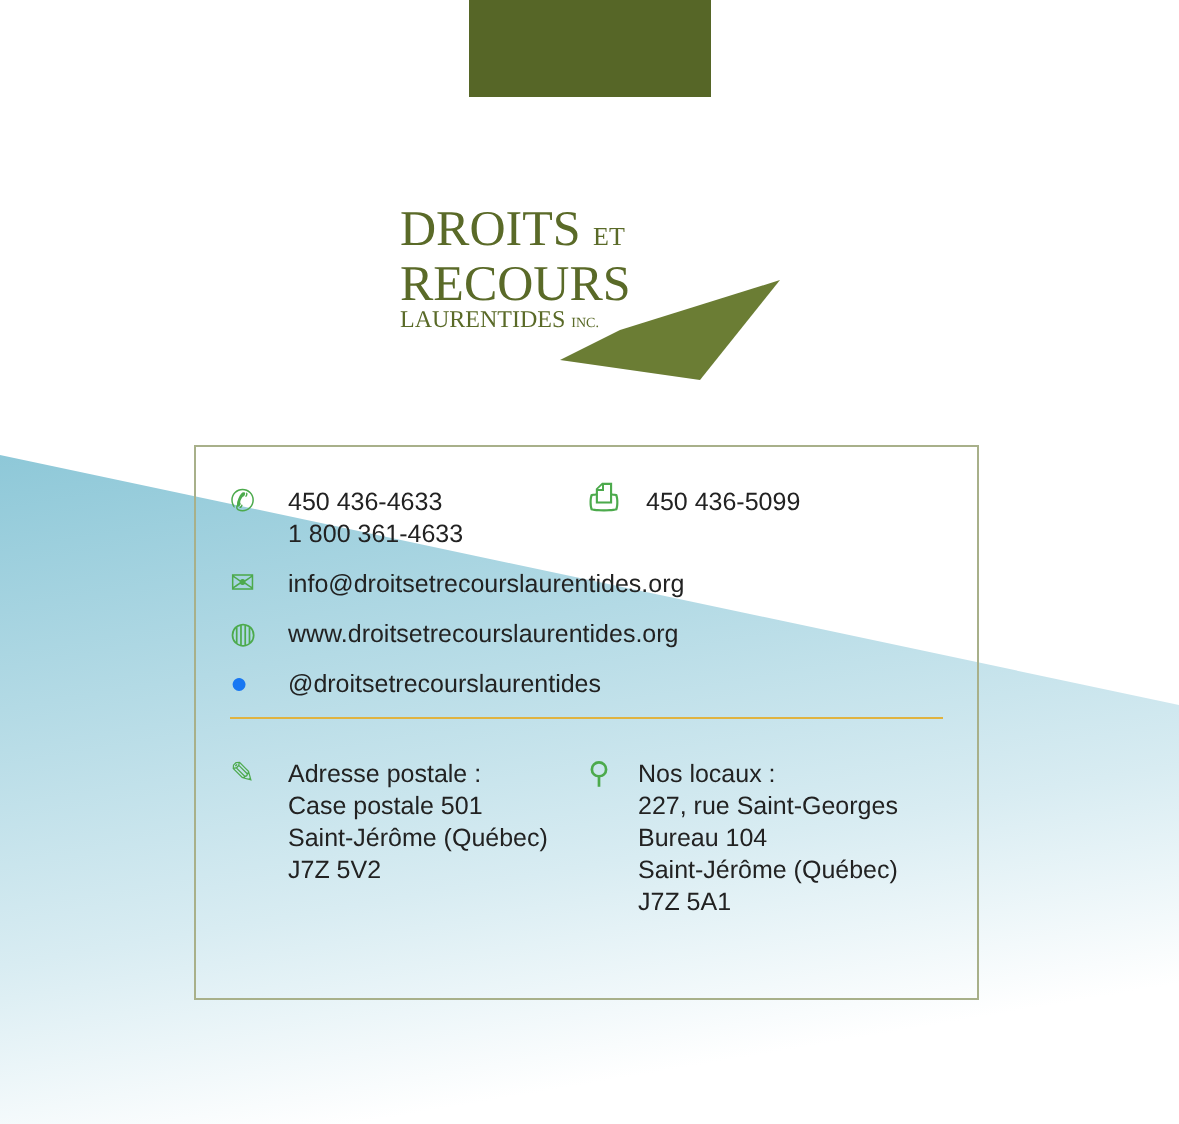DROITS ET
RECOURS
LAURENTIDES INC.
✆
450 436-4633
1 800 361-4633
⎙
450 436-5099
✉
info@droitsetrecourslaurentides.org
◍
www.droitsetrecourslaurentides.org
●
@droitsetrecourslaurentides
✎
Adresse postale :
Case postale 501
Saint-Jérôme (Québec)
J7Z 5V2
⚲
Nos locaux :
227, rue Saint-Georges
Bureau 104
Saint-Jérôme (Québec)
J7Z 5A1